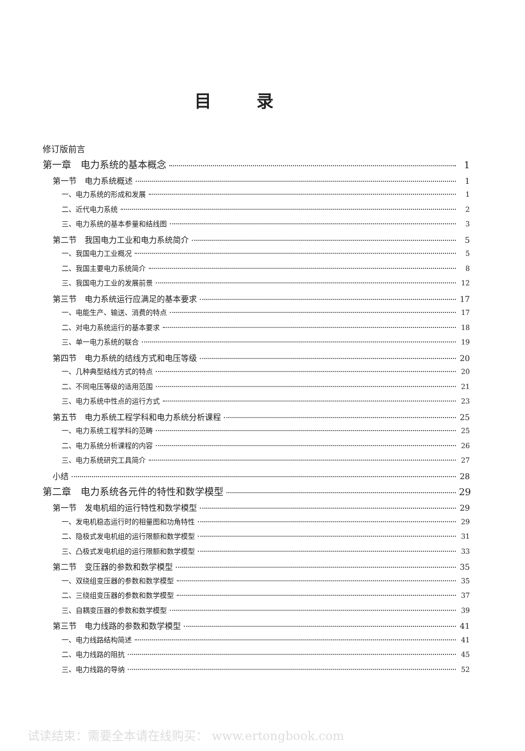目录
修订版前言
第一章　电力系统的基本概念 1
第一节　电力系统概述 1
一、电力系统的形成和发展 1
二、近代电力系统 2
三、电力系统的基本参量和结线图 3
第二节　我国电力工业和电力系统简介 5
一、我国电力工业概况 5
二、我国主要电力系统简介 8
三、我国电力工业的发展前景 12
第三节　电力系统运行应满足的基本要求 17
一、电能生产、输送、消费的特点 17
二、对电力系统运行的基本要求 18
三、单一电力系统的联合 19
第四节　电力系统的结线方式和电压等级 20
一、几种典型结线方式的特点 20
二、不同电压等级的适用范围 21
三、电力系统中性点的运行方式 23
第五节　电力系统工程学科和电力系统分析课程 25
一、电力系统工程学科的范畴 25
二、电力系统分析课程的内容 26
三、电力系统研究工具简介 27
小结 28
第二章　电力系统各元件的特性和数学模型 29
第一节　发电机组的运行特性和数学模型 29
一、发电机稳态运行时的相量图和功角特性 29
二、隐极式发电机组的运行限额和数学模型 31
三、凸极式发电机组的运行限额和数学模型 33
第二节　变压器的参数和数学模型 35
一、双绕组变压器的参数和数学模型 35
二、三绕组变压器的参数和数学模型 37
三、自耦变压器的参数和数学模型 39
第三节　电力线路的参数和数学模型 41
一、电力线路结构简述 41
二、电力线路的阻抗 45
三、电力线路的导纳 52
试读结束：需要全本请在线购买： www.ertongbook.com